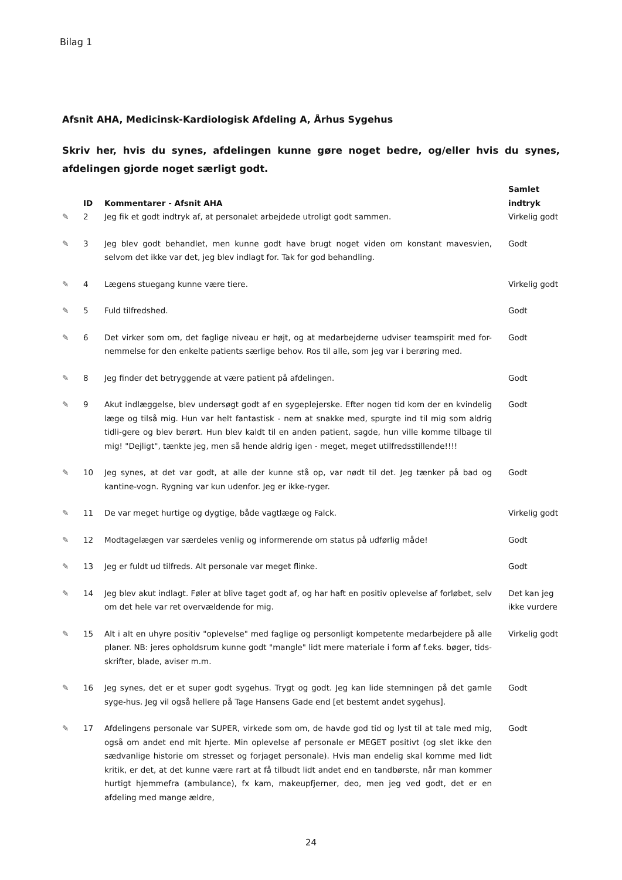Bilag 1
Afsnit AHA, Medicinsk-Kardiologisk Afdeling A, Århus Sygehus
Skriv her, hvis du synes, afdelingen kunne gøre noget bedre, og/eller hvis du synes, afdelingen gjorde noget særligt godt.
| | ID | Kommentarer - Afsnit AHA | Samlet indtryk |
| --- | --- | --- | --- |
| ✎ | 2 | Jeg fik et godt indtryk af, at personalet arbejdede utroligt godt sammen. | Virkelig godt |
| ✎ | 3 | Jeg blev godt behandlet, men kunne godt have brugt noget viden om konstant mavesvien, selvom det ikke var det, jeg blev indlagt for. Tak for god behandling. | Godt |
| ✎ | 4 | Lægens stuegang kunne være tiere. | Virkelig godt |
| ✎ | 5 | Fuld tilfredshed. | Godt |
| ✎ | 6 | Det virker som om, det faglige niveau er højt, og at medarbejderne udviser teamspirit med for-nemmelse for den enkelte patients særlige behov. Ros til alle, som jeg var i berøring med. | Godt |
| ✎ | 8 | Jeg finder det betryggende at være patient på afdelingen. | Godt |
| ✎ | 9 | Akut indlæggelse, blev undersøgt godt af en sygeplejerske. Efter nogen tid kom der en kvindelig læge og tilså mig. Hun var helt fantastisk - nem at snakke med, spurgte ind til mig som aldrig tidli-gere og blev berørt. Hun blev kaldt til en anden patient, sagde, hun ville komme tilbage til mig! "Dejligt", tænkte jeg, men så hende aldrig igen - meget, meget utilfredsstillende!!!! | Godt |
| ✎ | 10 | Jeg synes, at det var godt, at alle der kunne stå op, var nødt til det. Jeg tænker på bad og kantine-vogn. Rygning var kun udenfor. Jeg er ikke-ryger. | Godt |
| ✎ | 11 | De var meget hurtige og dygtige, både vagtlæge og Falck. | Virkelig godt |
| ✎ | 12 | Modtagelægen var særdeles venlig og informerende om status på udførlig måde! | Godt |
| ✎ | 13 | Jeg er fuldt ud tilfreds. Alt personale var meget flinke. | Godt |
| ✎ | 14 | Jeg blev akut indlagt. Føler at blive taget godt af, og har haft en positiv oplevelse af forløbet, selv om det hele var ret overvældende for mig. | Det kan jeg ikke vurdere |
| ✎ | 15 | Alt i alt en uhyre positiv "oplevelse" med faglige og personligt kompetente medarbejdere på alle planer. NB: jeres opholdsrum kunne godt "mangle" lidt mere materiale i form af f.eks. bøger, tids-skrifter, blade, aviser m.m. | Virkelig godt |
| ✎ | 16 | Jeg synes, det er et super godt sygehus. Trygt og godt. Jeg kan lide stemningen på det gamle syge-hus. Jeg vil også hellere på Tage Hansens Gade end [et bestemt andet sygehus]. | Godt |
| ✎ | 17 | Afdelingens personale var SUPER, virkede som om, de havde god tid og lyst til at tale med mig, også om andet end mit hjerte. Min oplevelse af personale er MEGET positivt (og slet ikke den sædvanlige historie om stresset og forjaget personale). Hvis man endelig skal komme med lidt kritik, er det, at det kunne være rart at få tilbudt lidt andet end en tandbørste, når man kommer hurtigt hjemmefra (ambulance), fx kam, makeupfjerner, deo, men jeg ved godt, det er en afdeling med mange ældre, | Godt |
24